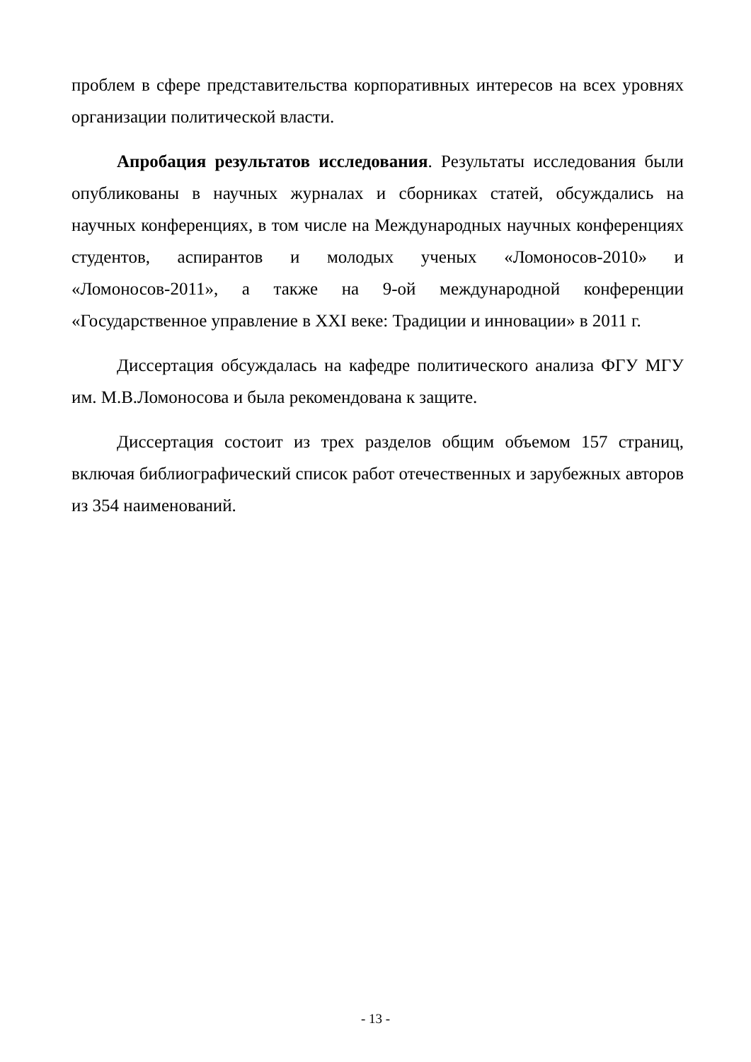проблем в сфере представительства корпоративных интересов на всех уровнях организации политической власти.
Апробация результатов исследования. Результаты исследования были опубликованы в научных журналах и сборниках статей, обсуждались на научных конференциях, в том числе на Международных научных конференциях студентов, аспирантов и молодых ученых «Ломоносов-2010» и «Ломоносов-2011», а также на 9-ой международной конференции «Государственное управление в XXI веке: Традиции и инновации» в 2011 г.
Диссертация обсуждалась на кафедре политического анализа ФГУ МГУ им. М.В.Ломоносова и была рекомендована к защите.
Диссертация состоит из трех разделов общим объемом 157 страниц, включая библиографический список работ отечественных и зарубежных авторов из 354 наименований.
- 13 -